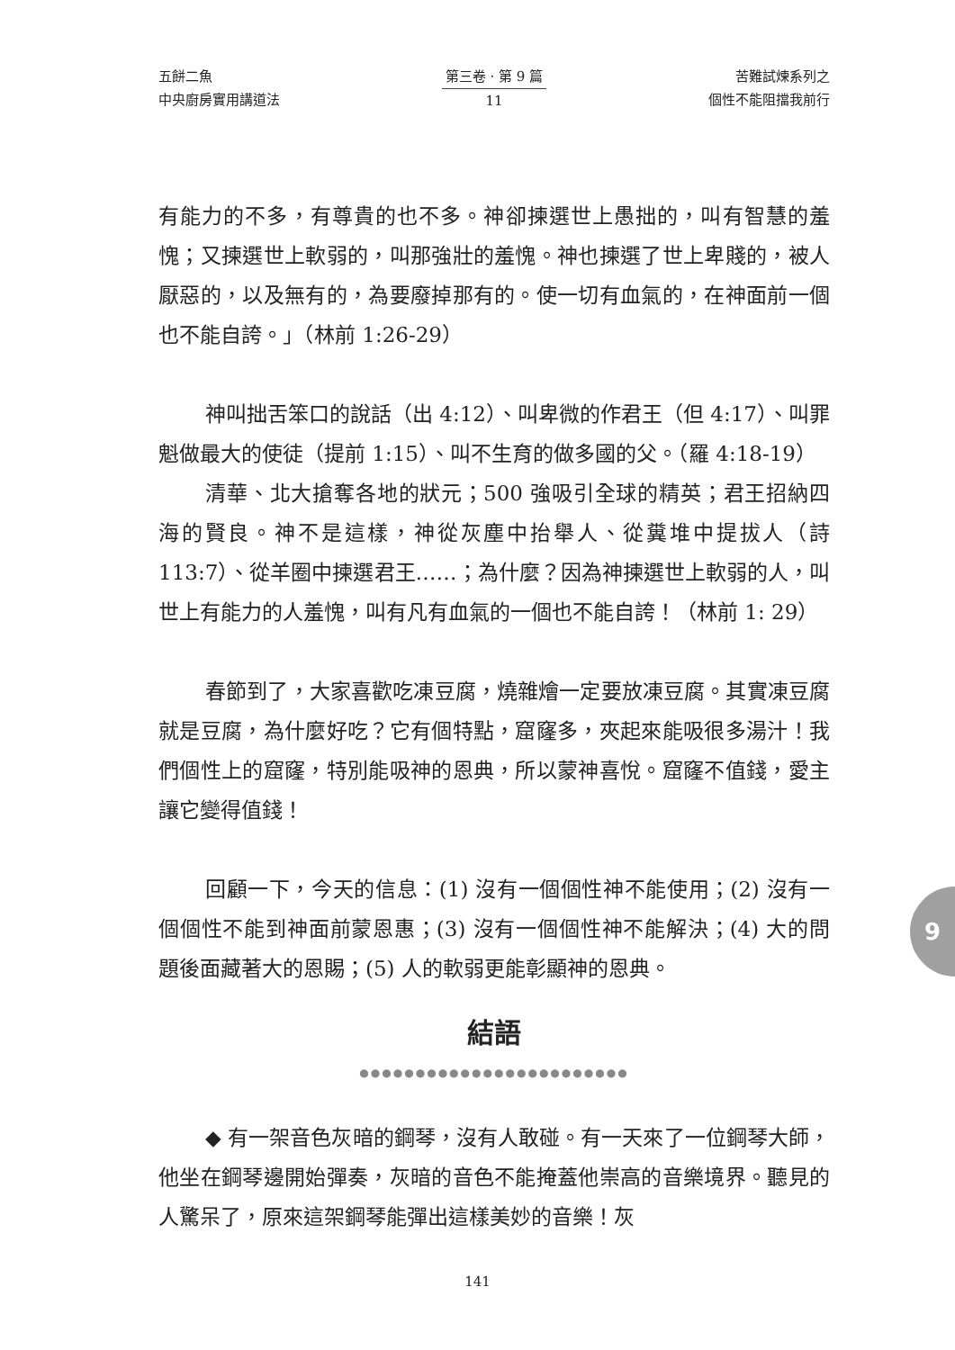五餅二魚
中央廚房實用講道法
第三卷 · 第 9 篇
11
苦難試煉系列之
個性不能阻擋我前行
有能力的不多，有尊貴的也不多。神卻揀選世上愚拙的，叫有智慧的羞愧；又揀選世上軟弱的，叫那強壯的羞愧。神也揀選了世上卑賤的，被人厭惡的，以及無有的，為要廢掉那有的。使一切有血氣的，在神面前一個也不能自誇。」（林前 1:26-29）
神叫拙舌笨口的說話（出 4:12）、叫卑微的作君王（但 4:17）、叫罪魁做最大的使徒（提前 1:15）、叫不生育的做多國的父。（羅 4:18-19）
清華、北大搶奪各地的狀元；500 強吸引全球的精英；君王招納四海的賢良。神不是這樣，神從灰塵中抬舉人、從糞堆中提拔人（詩 113:7）、從羊圈中揀選君王……；為什麼？因為神揀選世上軟弱的人，叫世上有能力的人羞愧，叫有凡有血氣的一個也不能自誇！（林前 1: 29）
春節到了，大家喜歡吃凍豆腐，燒雜燴一定要放凍豆腐。其實凍豆腐就是豆腐，為什麼好吃？它有個特點，窟窿多，夾起來能吸很多湯汁！我們個性上的窟窿，特別能吸神的恩典，所以蒙神喜悅。窟窿不值錢，愛主讓它變得值錢！
回顧一下，今天的信息：(1) 沒有一個個性神不能使用；(2) 沒有一個個性不能到神面前蒙恩惠；(3) 沒有一個個性神不能解決；(4) 大的問題後面藏著大的恩賜；(5) 人的軟弱更能彰顯神的恩典。
結語
●●●●●●●●●●●●●●●●●●●●●●●●
◆ 有一架音色灰暗的鋼琴，沒有人敢碰。有一天來了一位鋼琴大師，他坐在鋼琴邊開始彈奏，灰暗的音色不能掩蓋他崇高的音樂境界。聽見的人驚呆了，原來這架鋼琴能彈出這樣美妙的音樂！灰
9
141